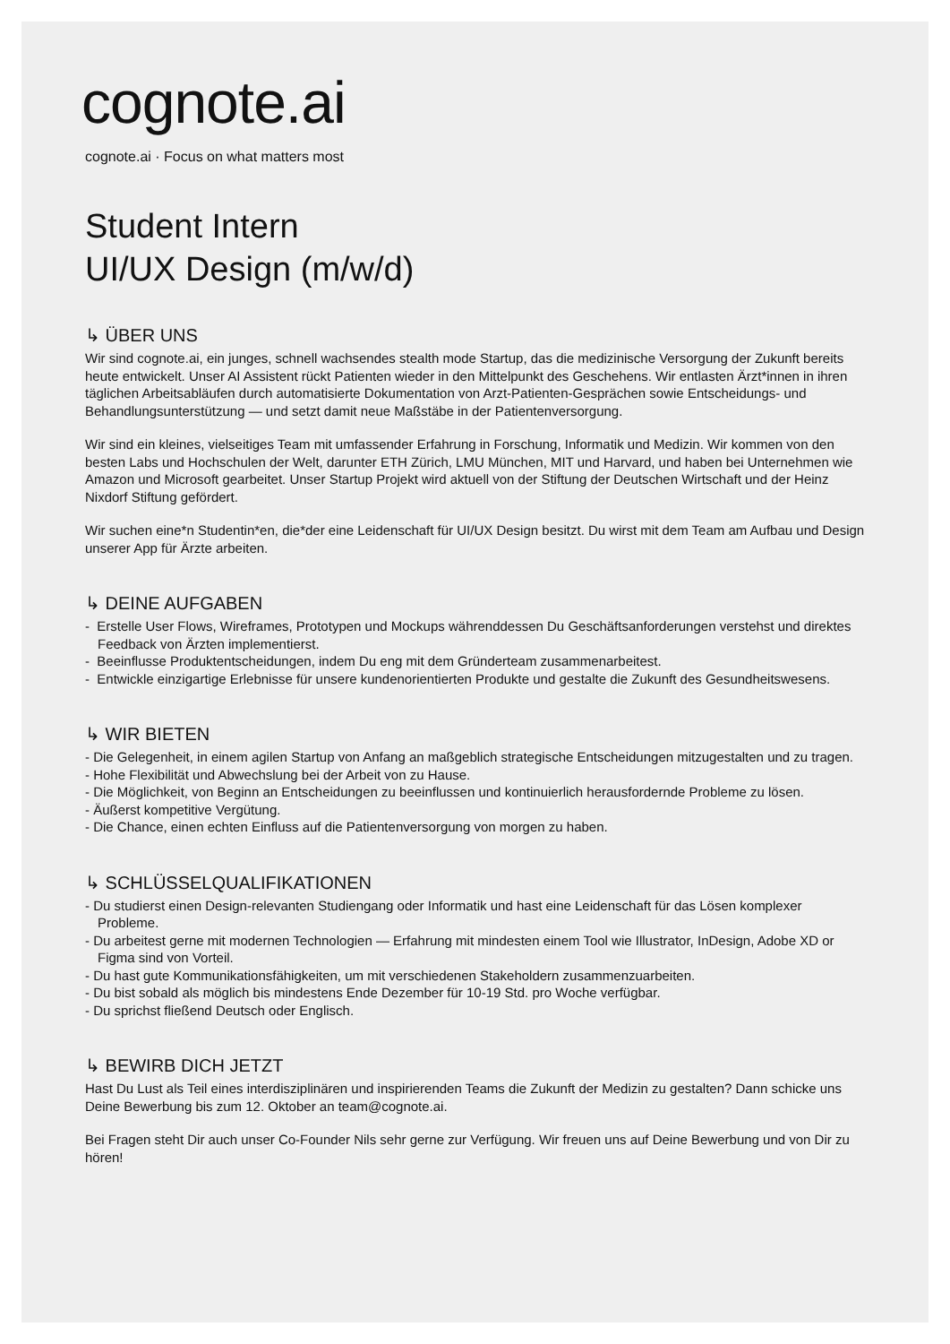cognote.ai
cognote.ai · Focus on what matters most
Student Intern
UI/UX Design (m/w/d)
↳ ÜBER UNS
Wir sind cognote.ai, ein junges, schnell wachsendes stealth mode Startup, das die medizinische Versorgung der Zukunft bereits heute entwickelt. Unser AI Assistent rückt Patienten wieder in den Mittelpunkt des Geschehens. Wir entlasten Ärzt*innen in ihren täglichen Arbeitsabläufen durch automatisierte Dokumentation von Arzt-Patienten-Gesprächen sowie Entscheidungs- und Behandlungsunterstützung — und setzt damit neue Maßstäbe in der Patientenversorgung.
Wir sind ein kleines, vielseitiges Team mit umfassender Erfahrung in Forschung, Informatik und Medizin. Wir kommen von den besten Labs und Hochschulen der Welt, darunter ETH Zürich, LMU München, MIT und Harvard, und haben bei Unternehmen wie Amazon und Microsoft gearbeitet. Unser Startup Projekt wird aktuell von der Stiftung der Deutschen Wirtschaft und der Heinz Nixdorf Stiftung gefördert.
Wir suchen eine*n Studentin*en, die*der eine Leidenschaft für UI/UX Design besitzt. Du wirst mit dem Team am Aufbau und Design unserer App für Ärzte arbeiten.
↳ DEINE AUFGABEN
- Erstelle User Flows, Wireframes, Prototypen und Mockups währenddessen Du Geschäftsanforderungen verstehst und direktes Feedback von Ärzten implementierst.
- Beeinflusse Produktentscheidungen, indem Du eng mit dem Gründerteam zusammenarbeitest.
- Entwickle einzigartige Erlebnisse für unsere kundenorientierten Produkte und gestalte die Zukunft des Gesundheitswesens.
↳ WIR BIETEN
- Die Gelegenheit, in einem agilen Startup von Anfang an maßgeblich strategische Entscheidungen mitzugestalten und zu tragen.
- Hohe Flexibilität und Abwechslung bei der Arbeit von zu Hause.
- Die Möglichkeit, von Beginn an Entscheidungen zu beeinflussen und kontinuierlich herausfordernde Probleme zu lösen.
- Äußerst kompetitive Vergütung.
- Die Chance, einen echten Einfluss auf die Patientenversorgung von morgen zu haben.
↳ SCHLÜSSELQUALIFIKATIONEN
- Du studierst einen Design-relevanten Studiengang oder Informatik und hast eine Leidenschaft für das Lösen komplexer Probleme.
- Du arbeitest gerne mit modernen Technologien — Erfahrung mit mindesten einem Tool wie Illustrator, InDesign, Adobe XD or Figma sind von Vorteil.
- Du hast gute Kommunikationsfähigkeiten, um mit verschiedenen Stakeholdern zusammenzuarbeiten.
- Du bist sobald als möglich bis mindestens Ende Dezember für 10-19 Std. pro Woche verfügbar.
- Du sprichst fließend Deutsch oder Englisch.
↳ BEWIRB DICH JETZT
Hast Du Lust als Teil eines interdisziplinären und inspirierenden Teams die Zukunft der Medizin zu gestalten? Dann schicke uns Deine Bewerbung bis zum 12. Oktober an team@cognote.ai.
Bei Fragen steht Dir auch unser Co-Founder Nils sehr gerne zur Verfügung. Wir freuen uns auf Deine Bewerbung und von Dir zu hören!